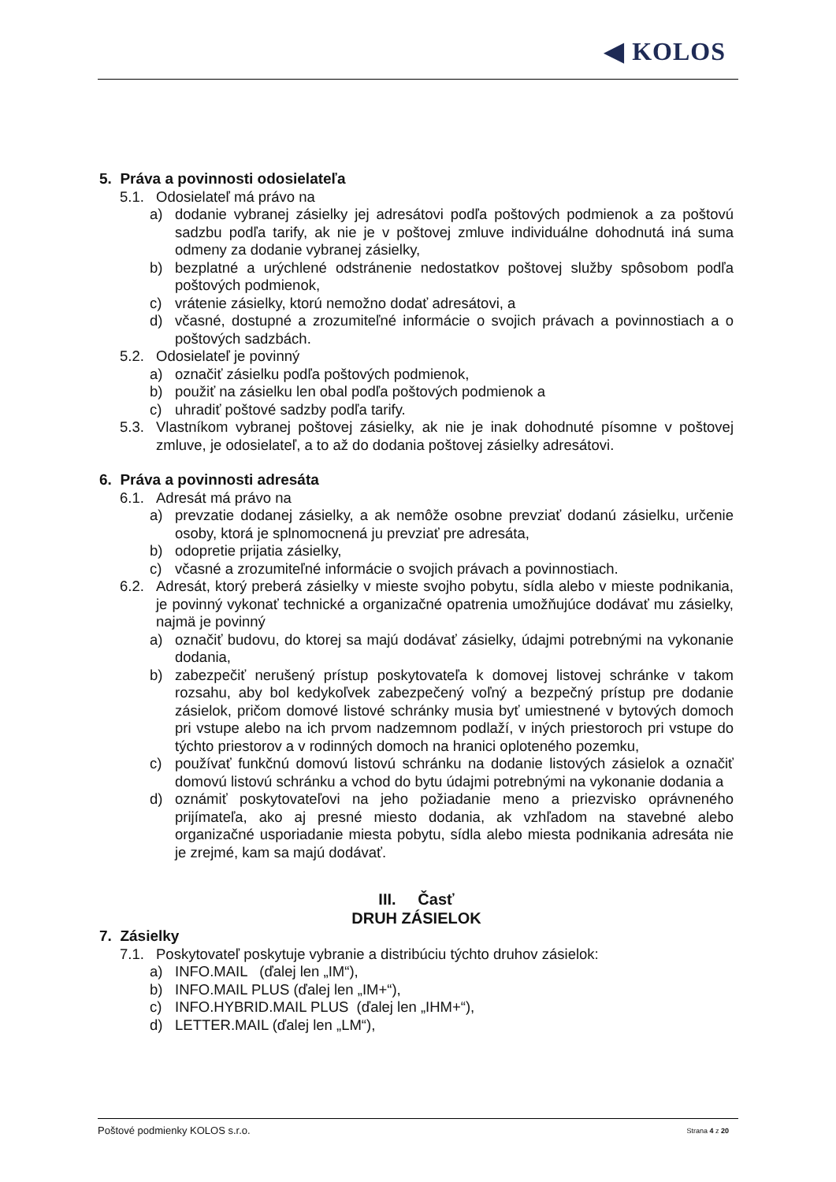◀ KOLOS
5. Práva a povinnosti odosielateľa
5.1. Odosielateľ má právo na
a) dodanie vybranej zásielky jej adresátovi podľa poštových podmienok a za poštovú sadzbu podľa tarify, ak nie je v poštovej zmluve individuálne dohodnutá iná suma odmeny za dodanie vybranej zásielky,
b) bezplatné a urýchlené odstránenie nedostatkov poštovej služby spôsobom podľa poštových podmienok,
c) vrátenie zásielky, ktorú nemožno dodať adresátovi, a
d) včasné, dostupné a zrozumiteľné informácie o svojich právach a povinnostiach a o poštových sadzbách.
5.2. Odosielateľ je povinný
a) označiť zásielku podľa poštových podmienok,
b) použiť na zásielku len obal podľa poštových podmienok a
c) uhradiť poštové sadzby podľa tarify.
5.3. Vlastníkom vybranej poštovej zásielky, ak nie je inak dohodnuté písomne v poštovej zmluve, je odosielateľ, a to až do dodania poštovej zásielky adresátovi.
6. Práva a povinnosti adresáta
6.1. Adresát má právo na
a) prevzatie dodanej zásielky, a ak nemôže osobne prevziať dodanú zásielku, určenie osoby, ktorá je splnomocnená ju prevziať pre adresáta,
b) odopretie prijatia zásielky,
c) včasné a zrozumiteľné informácie o svojich právach a povinnostiach.
6.2. Adresát, ktorý preberá zásielky v mieste svojho pobytu, sídla alebo v mieste podnikania, je povinný vykonať technické a organizačné opatrenia umožňujúce dodávať mu zásielky, najmä je povinný
a) označiť budovu, do ktorej sa majú dodávať zásielky, údajmi potrebnými na vykonanie dodania,
b) zabezpečiť nerušený prístup poskytovateľa k domovej listovej schránke v takom rozsahu, aby bol kedykoľvek zabezpečený voľný a bezpečný prístup pre dodanie zásielok, pričom domové listové schránky musia byť umiestnené v bytových domoch pri vstupe alebo na ich prvom nadzemnom podlaží, v iných priestoroch pri vstupe do týchto priestorov a v rodinných domoch na hranici oploteného pozemku,
c) používať funkčnú domovú listovú schránku na dodanie listových zásielok a označiť domovú listovú schránku a vchod do bytu údajmi potrebnými na vykonanie dodania a
d) oznámiť poskytovateľovi na jeho požiadanie meno a priezvisko oprávneného prijímateľa, ako aj presné miesto dodania, ak vzhľadom na stavebné alebo organizačné usporiadanie miesta pobytu, sídla alebo miesta podnikania adresáta nie je zrejmé, kam sa majú dodávať.
III. Časť
DRUH ZÁSIELOK
7. Zásielky
7.1. Poskytovateľ poskytuje vybranie a distribúciu týchto druhov zásielok:
a) INFO.MAIL (ďalej len „IM“),
b) INFO.MAIL PLUS (ďalej len „IM+“),
c) INFO.HYBRID.MAIL PLUS (ďalej len „IHM+“),
d) LETTER.MAIL (ďalej len „LM“),
Poštové podmienky KOLOS s.r.o. Strana 4 z 20